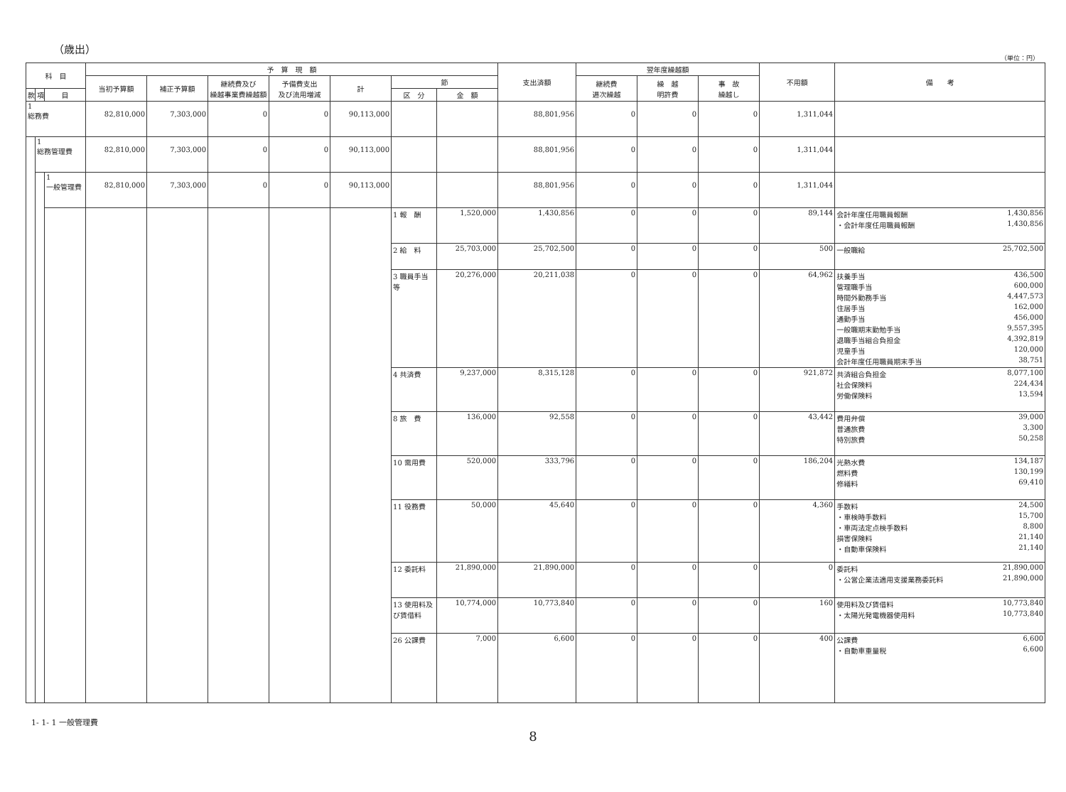（歳出）
（単位：円）
| 科 目 | | | 予 算 現 額 | | | | | | | 支出済額 | 翌年度繰越額 | | | 不用額 | 備 考 |
| --- | --- | --- | --- | --- | --- | --- | --- | --- | --- | --- | --- | --- | --- | --- | --- |
| | | | 当初予算額 | 補正予算額 | 継続費及び 繰越事業費繰越額 | 予備費支出 及び流用増減 | 計 | 節 | | | 継続費 逓次繰越 | 繰 越 明許費 | 事 故 繰越し | | |
| 款 | 項 | 目 | | | | | | 区 分 | 金 額 | | | | | | |
| 1 総務費 | | | 82,810,000 | 7,303,000 | 0 | 0 | 90,113,000 | | | 88,801,956 | 0 | 0 | 0 | 1,311,044 | |
| | 1 総務管理費 | | 82,810,000 | 7,303,000 | 0 | 0 | 90,113,000 | | | 88,801,956 | 0 | 0 | 0 | 1,311,044 | |
| | | 1 一般管理費 | 82,810,000 | 7,303,000 | 0 | 0 | 90,113,000 | | | 88,801,956 | 0 | 0 | 0 | 1,311,044 | |
| | | | | | | | | 1 報 酬 | 1,520,000 | 1,430,856 | 0 | 0 | 0 | 89,144 | 会計年度任用職員報酬 1,430,856 ・会計年度任用職員報酬 1,430,856 |
| | | | | | | | | 2 給 料 | 25,703,000 | 25,702,500 | 0 | 0 | 0 | 500 | 一般職給 25,702,500 |
| | | | | | | | | 3 職員手当等 | 20,276,000 | 20,211,038 | 0 | 0 | 0 | 64,962 | 扶養手当 436,500 管理職手当 600,000 時間外勤務手当 4,447,573 住居手当 162,000 通勤手当 456,000 一般職期末勤勉手当 9,557,395 退職手当組合負担金 4,392,819 児童手当 120,000 会計年度任用職員期末手当 38,751 |
| | | | | | | | | 4 共済費 | 9,237,000 | 8,315,128 | 0 | 0 | 0 | 921,872 | 共済組合負担金 8,077,100 社会保険料 224,434 労働保険料 13,594 |
| | | | | | | | | 8 旅 費 | 136,000 | 92,558 | 0 | 0 | 0 | 43,442 | 費用弁償 39,000 普通旅費 3,300 特別旅費 50,258 |
| | | | | | | | | 10 需用費 | 520,000 | 333,796 | 0 | 0 | 0 | 186,204 | 光熱水費 134,187 燃料費 130,199 修繕料 69,410 |
| | | | | | | | | 11 役務費 | 50,000 | 45,640 | 0 | 0 | 0 | 4,360 | 手数料 24,500 ・車検時手数料 15,700 ・車両法定点検手数料 8,800 損害保険料 21,140 ・自動車保険料 21,140 |
| | | | | | | | | 12 委託料 | 21,890,000 | 21,890,000 | 0 | 0 | 0 | 0 | 委託料 21,890,000 ・公営企業法適用支援業務委託料 21,890,000 |
| | | | | | | | | 13 使用料及び賃借料 | 10,774,000 | 10,773,840 | 0 | 0 | 0 | 160 | 使用料及び賃借料 10,773,840 ・太陽光発電機器使用料 10,773,840 |
| | | | | | | | | 26 公課費 | 7,000 | 6,600 | 0 | 0 | 0 | 400 | 公課費 6,600 ・自動車重量税 6,600 |
1- 1- 1 一般管理費
8